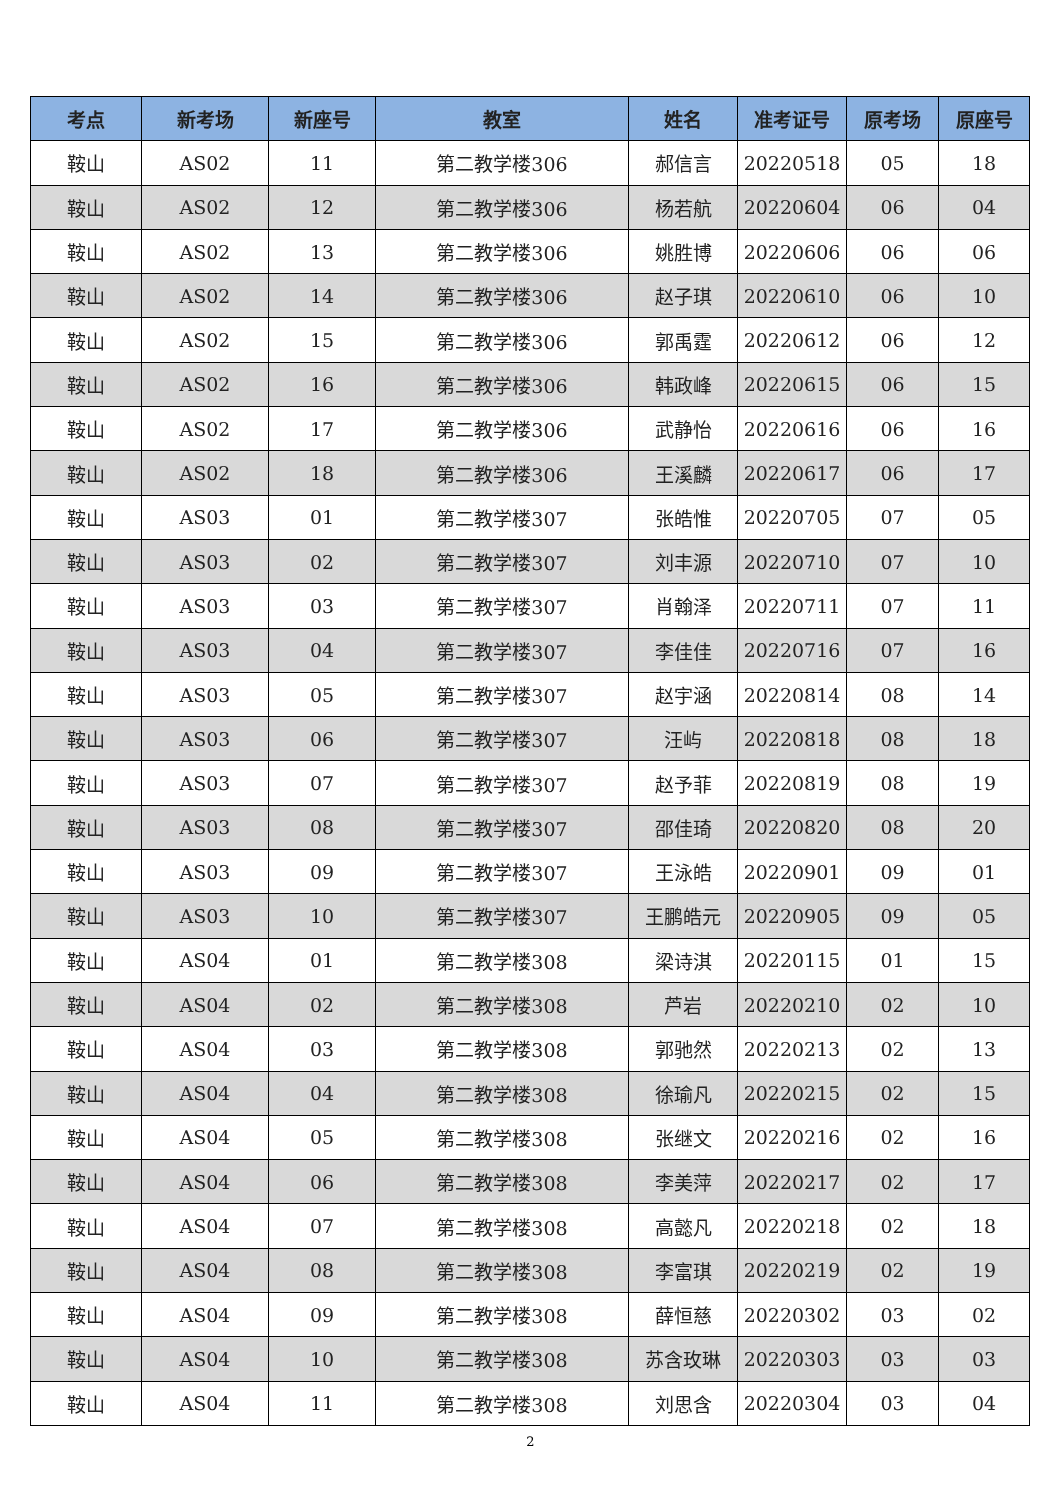| 考点 | 新考场 | 新座号 | 教室 | 姓名 | 准考证号 | 原考场 | 原座号 |
| --- | --- | --- | --- | --- | --- | --- | --- |
| 鞍山 | AS02 | 11 | 第二教学楼306 | 郝信言 | 20220518 | 05 | 18 |
| 鞍山 | AS02 | 12 | 第二教学楼306 | 杨若航 | 20220604 | 06 | 04 |
| 鞍山 | AS02 | 13 | 第二教学楼306 | 姚胜博 | 20220606 | 06 | 06 |
| 鞍山 | AS02 | 14 | 第二教学楼306 | 赵子琪 | 20220610 | 06 | 10 |
| 鞍山 | AS02 | 15 | 第二教学楼306 | 郭禹霆 | 20220612 | 06 | 12 |
| 鞍山 | AS02 | 16 | 第二教学楼306 | 韩政峰 | 20220615 | 06 | 15 |
| 鞍山 | AS02 | 17 | 第二教学楼306 | 武静怡 | 20220616 | 06 | 16 |
| 鞍山 | AS02 | 18 | 第二教学楼306 | 王溪麟 | 20220617 | 06 | 17 |
| 鞍山 | AS03 | 01 | 第二教学楼307 | 张皓惟 | 20220705 | 07 | 05 |
| 鞍山 | AS03 | 02 | 第二教学楼307 | 刘丰源 | 20220710 | 07 | 10 |
| 鞍山 | AS03 | 03 | 第二教学楼307 | 肖翰泽 | 20220711 | 07 | 11 |
| 鞍山 | AS03 | 04 | 第二教学楼307 | 李佳佳 | 20220716 | 07 | 16 |
| 鞍山 | AS03 | 05 | 第二教学楼307 | 赵宇涵 | 20220814 | 08 | 14 |
| 鞍山 | AS03 | 06 | 第二教学楼307 | 汪屿 | 20220818 | 08 | 18 |
| 鞍山 | AS03 | 07 | 第二教学楼307 | 赵予菲 | 20220819 | 08 | 19 |
| 鞍山 | AS03 | 08 | 第二教学楼307 | 邵佳琦 | 20220820 | 08 | 20 |
| 鞍山 | AS03 | 09 | 第二教学楼307 | 王泳皓 | 20220901 | 09 | 01 |
| 鞍山 | AS03 | 10 | 第二教学楼307 | 王鹏皓元 | 20220905 | 09 | 05 |
| 鞍山 | AS04 | 01 | 第二教学楼308 | 梁诗淇 | 20220115 | 01 | 15 |
| 鞍山 | AS04 | 02 | 第二教学楼308 | 芦岩 | 20220210 | 02 | 10 |
| 鞍山 | AS04 | 03 | 第二教学楼308 | 郭驰然 | 20220213 | 02 | 13 |
| 鞍山 | AS04 | 04 | 第二教学楼308 | 徐瑜凡 | 20220215 | 02 | 15 |
| 鞍山 | AS04 | 05 | 第二教学楼308 | 张继文 | 20220216 | 02 | 16 |
| 鞍山 | AS04 | 06 | 第二教学楼308 | 李美萍 | 20220217 | 02 | 17 |
| 鞍山 | AS04 | 07 | 第二教学楼308 | 高懿凡 | 20220218 | 02 | 18 |
| 鞍山 | AS04 | 08 | 第二教学楼308 | 李富琪 | 20220219 | 02 | 19 |
| 鞍山 | AS04 | 09 | 第二教学楼308 | 薛恒慈 | 20220302 | 03 | 02 |
| 鞍山 | AS04 | 10 | 第二教学楼308 | 苏含玫琳 | 20220303 | 03 | 03 |
| 鞍山 | AS04 | 11 | 第二教学楼308 | 刘思含 | 20220304 | 03 | 04 |
2